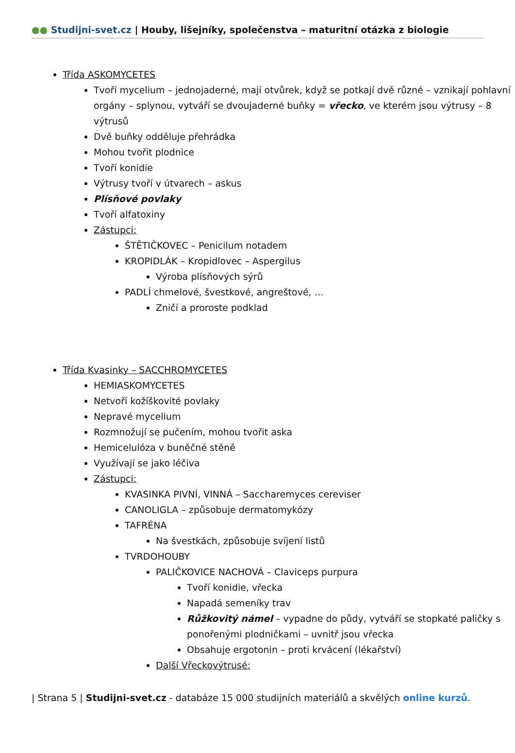●● Studijni-svet.cz | Houby, lišejníky, společenstva – maturitní otázka z biologie
Třída ASKOMYCETES
Tvoří mycelium – jednojaderné, mají otvůrek, když se potkají dvě různé – vznikají pohlavní orgány – splynou, vytváří se dvoujaderné buňky = vřecko, ve kterém jsou výtrusy – 8 výtrusů
Dvě buňky odděluje přehrádka
Mohou tvořit plodnice
Tvoří konidie
Výtrusy tvoří v útvarech – askus
Plísňové povlaky
Tvoří alfatoxiny
Zástupci:
ŠTĚTIČKOVEC – Penicilum notadem
KROPIDLÁK – Kropidlovec – Aspergilus
Výroba plísňových sýrů
PADLÍ chmelové, švestkové, angreštové, …
Zničí a proroste podklad
Třída Kvasinky – SACCHROMYCETES
HEMIASKOMYCETES
Netvoří kožíškovité povlaky
Nepravé mycelium
Rozmnožují se pučením, mohou tvořit aska
Hemicelulóza v buněčné stěně
Využívají se jako léčiva
Zástupci:
KVASINKA PIVNÍ, VINNÁ – Saccharemyces cereviser
CANOLIGLA – způsobuje dermatomykózy
TAFRÉNA
Na švestkách, způsobuje svíjení listů
TVRDOHOUBY
PALIČKOVICE NACHOVÁ – Claviceps purpura
Tvoří konidie, vřecka
Napadá semeníky trav
Růžkovitý námel – vypadne do půdy, vytváří se stopkaté paličky s ponořenými plodničkami – uvnitř jsou vřecka
Obsahuje ergotonin – proti krvácení (lékařství)
Další Vřeckovýtrusé:
| Strana 5 | Studijni-svet.cz - databáze 15 000 studijních materiálů a skvělých online kurzů.